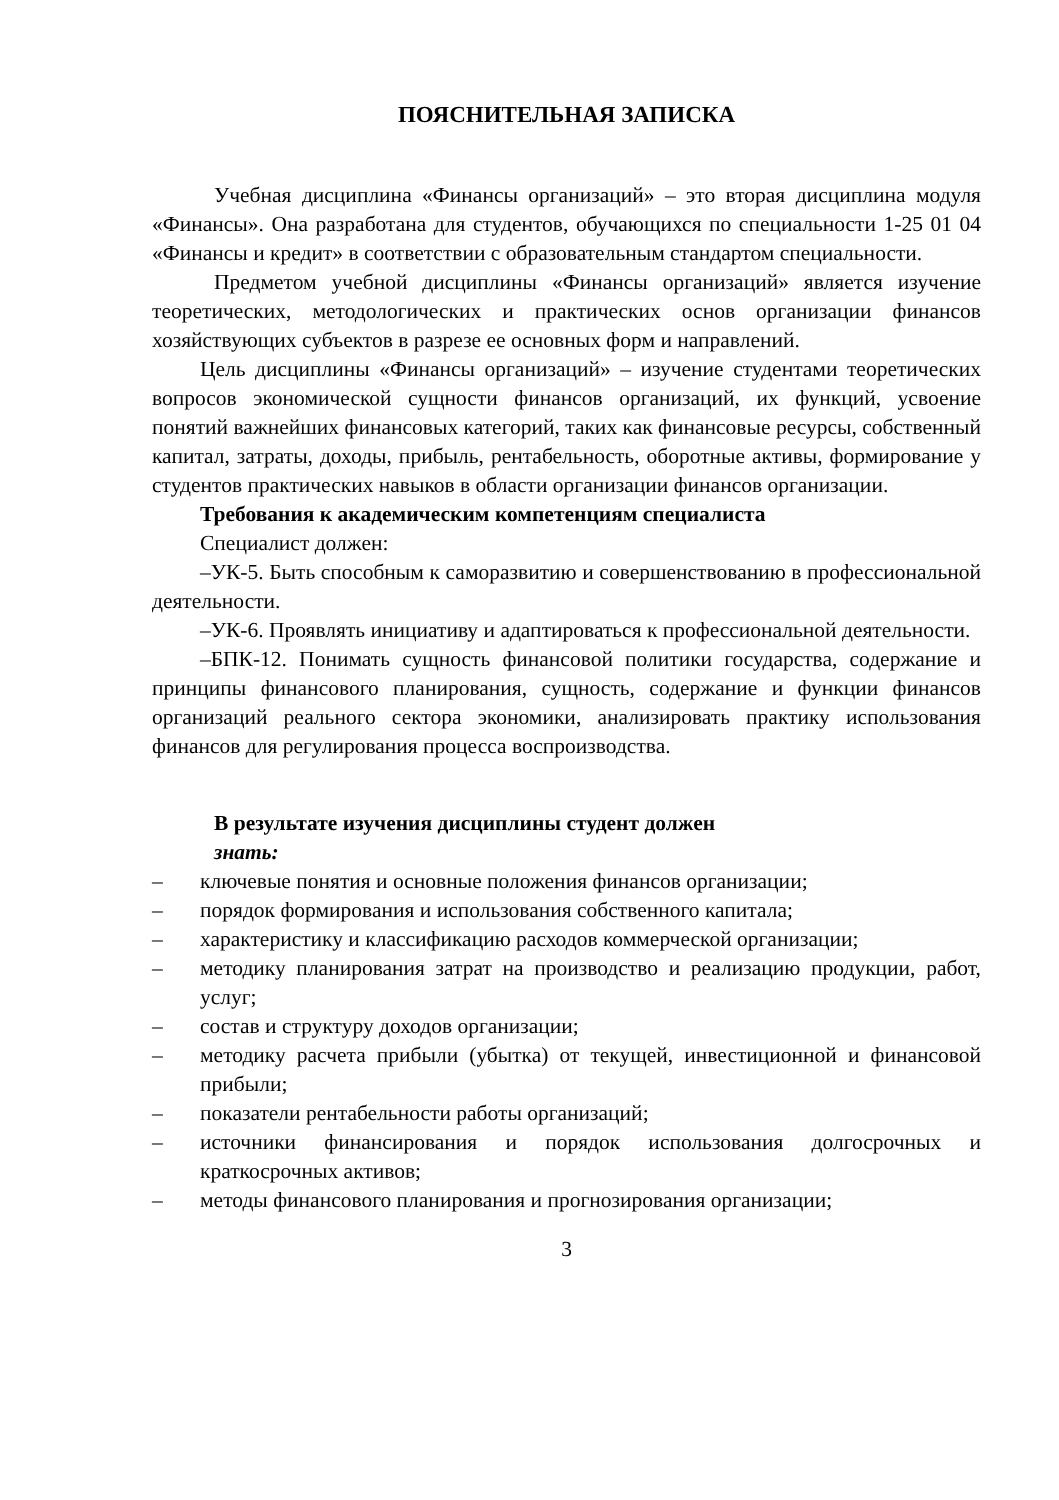ПОЯСНИТЕЛЬНАЯ ЗАПИСКА
Учебная дисциплина «Финансы организаций» – это вторая дисциплина модуля «Финансы». Она разработана для студентов, обучающихся по специальности 1-25 01 04 «Финансы и кредит» в соответствии с образовательным стандартом специальности.
Предметом учебной дисциплины «Финансы организаций» является изучение теоретических, методологических и практических основ организации финансов хозяйствующих субъектов в разрезе ее основных форм и направлений.
Цель дисциплины «Финансы организаций» – изучение студентами теоретических вопросов экономической сущности финансов организаций, их функций, усвоение понятий важнейших финансовых категорий, таких как финансовые ресурсы, собственный капитал, затраты, доходы, прибыль, рентабельность, оборотные активы, формирование у студентов практических навыков в области организации финансов организации.
Требования к академическим компетенциям специалиста
Специалист должен:
–УК-5. Быть способным к саморазвитию и совершенствованию в профессиональной деятельности.
–УК-6. Проявлять инициативу и адаптироваться к профессиональной деятельности.
–БПК-12. Понимать сущность финансовой политики государства, содержание и принципы финансового планирования, сущность, содержание и функции финансов организаций реального сектора экономики, анализировать практику использования финансов для регулирования процесса воспроизводства.
В результате изучения дисциплины студент должен
знать:
– ключевые понятия и основные положения финансов организации;
– порядок формирования и использования собственного капитала;
– характеристику и классификацию расходов коммерческой организации;
– методику планирования затрат на производство и реализацию продукции, работ, услуг;
– состав и структуру доходов организации;
– методику расчета прибыли (убытка) от текущей, инвестиционной и финансовой прибыли;
– показатели рентабельности работы организаций;
– источники финансирования и порядок использования долгосрочных и краткосрочных активов;
– методы финансового планирования и прогнозирования организации;
3